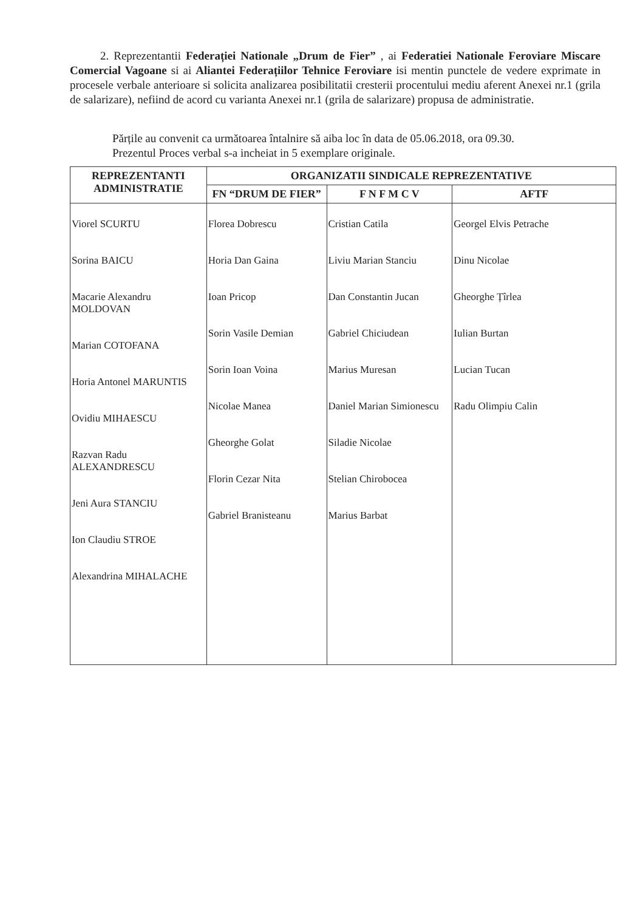2. Reprezentantii Federației Nationale „Drum de Fier” , ai Federatiei Nationale Feroviare Miscare Comercial Vagoane si ai Aliantei Federațiilor Tehnice Feroviare isi mentin punctele de vedere exprimate in procesele verbale anterioare si solicita analizarea posibilitatii cresterii procentului mediu aferent Anexei nr.1 (grila de salarizare), nefiind de acord cu varianta Anexei nr.1 (grila de salarizare) propusa de administratie.
Părțile au convenit ca următoarea întalnire să aiba loc în data de 05.06.2018, ora 09.30.
Prezentul Proces verbal s-a incheiat in 5 exemplare originale.
| REPREZENTANTI ADMINISTRATIE | ORGANIZATII SINDICALE REPREZENTATIVE | | |
| --- | --- | --- | --- |
| | FN “DRUM DE FIER” | F N F M C V | AFTF |
| Viorel SCURTU Sorina BAICU Macarie Alexandru MOLDOVAN Marian COTOFANA Horia Antonel MARUNTIS Ovidiu MIHAESCU Razvan Radu ALEXANDRESCU Jeni Aura STANCIU Ion Claudiu STROE Alexandrina MIHALACHE | Florea Dobrescu Horia Dan Gaina Ioan Pricop Sorin Vasile Demian Sorin Ioan Voina Nicolae Manea Gheorghe Golat Florin Cezar Nita Gabriel Branisteanu | Cristian Catila Liviu Marian Stanciu Dan Constantin Jucan Gabriel Chiciudean Marius Muresan Daniel Marian Simionescu Siladie Nicolae Stelian Chirobocea Marius Barbat | Georgel Elvis Petrache Dinu Nicolae Gheorghe Țîrlea Iulian Burtan Lucian Tucan Radu Olimpiu Calin |